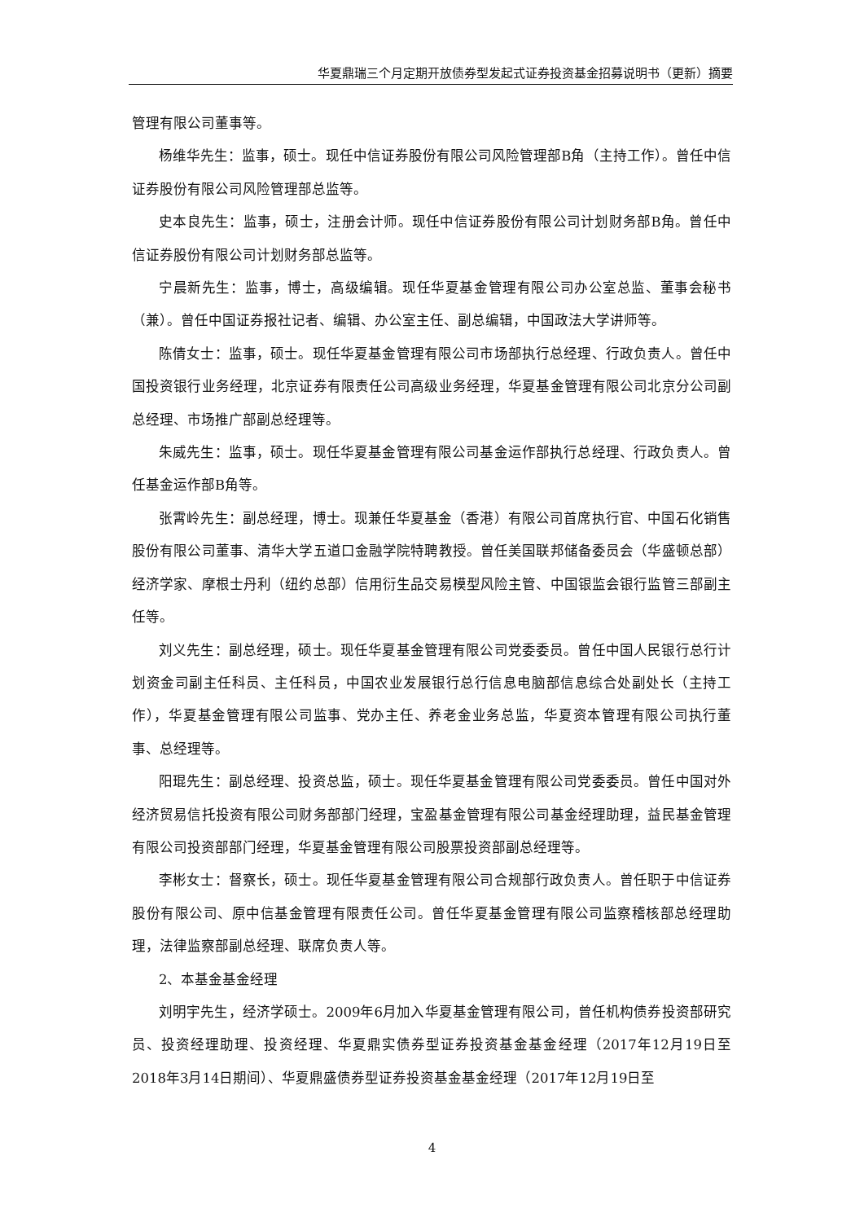华夏鼎瑞三个月定期开放债券型发起式证券投资基金招募说明书（更新）摘要
管理有限公司董事等。
杨维华先生：监事，硕士。现任中信证券股份有限公司风险管理部B角（主持工作）。曾任中信证券股份有限公司风险管理部总监等。
史本良先生：监事，硕士，注册会计师。现任中信证券股份有限公司计划财务部B角。曾任中信证券股份有限公司计划财务部总监等。
宁晨新先生：监事，博士，高级编辑。现任华夏基金管理有限公司办公室总监、董事会秘书（兼）。曾任中国证券报社记者、编辑、办公室主任、副总编辑，中国政法大学讲师等。
陈倩女士：监事，硕士。现任华夏基金管理有限公司市场部执行总经理、行政负责人。曾任中国投资银行业务经理，北京证券有限责任公司高级业务经理，华夏基金管理有限公司北京分公司副总经理、市场推广部副总经理等。
朱威先生：监事，硕士。现任华夏基金管理有限公司基金运作部执行总经理、行政负责人。曾任基金运作部B角等。
张霄岭先生：副总经理，博士。现兼任华夏基金（香港）有限公司首席执行官、中国石化销售股份有限公司董事、清华大学五道口金融学院特聘教授。曾任美国联邦储备委员会（华盛顿总部）经济学家、摩根士丹利（纽约总部）信用衍生品交易模型风险主管、中国银监会银行监管三部副主任等。
刘义先生：副总经理，硕士。现任华夏基金管理有限公司党委委员。曾任中国人民银行总行计划资金司副主任科员、主任科员，中国农业发展银行总行信息电脑部信息综合处副处长（主持工作），华夏基金管理有限公司监事、党办主任、养老金业务总监，华夏资本管理有限公司执行董事、总经理等。
阳琨先生：副总经理、投资总监，硕士。现任华夏基金管理有限公司党委委员。曾任中国对外经济贸易信托投资有限公司财务部部门经理，宝盈基金管理有限公司基金经理助理，益民基金管理有限公司投资部部门经理，华夏基金管理有限公司股票投资部副总经理等。
李彬女士：督察长，硕士。现任华夏基金管理有限公司合规部行政负责人。曾任职于中信证券股份有限公司、原中信基金管理有限责任公司。曾任华夏基金管理有限公司监察稽核部总经理助理，法律监察部副总经理、联席负责人等。
2、本基金基金经理
刘明宇先生，经济学硕士。2009年6月加入华夏基金管理有限公司，曾任机构债券投资部研究员、投资经理助理、投资经理、华夏鼎实债券型证券投资基金基金经理（2017年12月19日至2018年3月14日期间）、华夏鼎盛债券型证券投资基金基金经理（2017年12月19日至
4